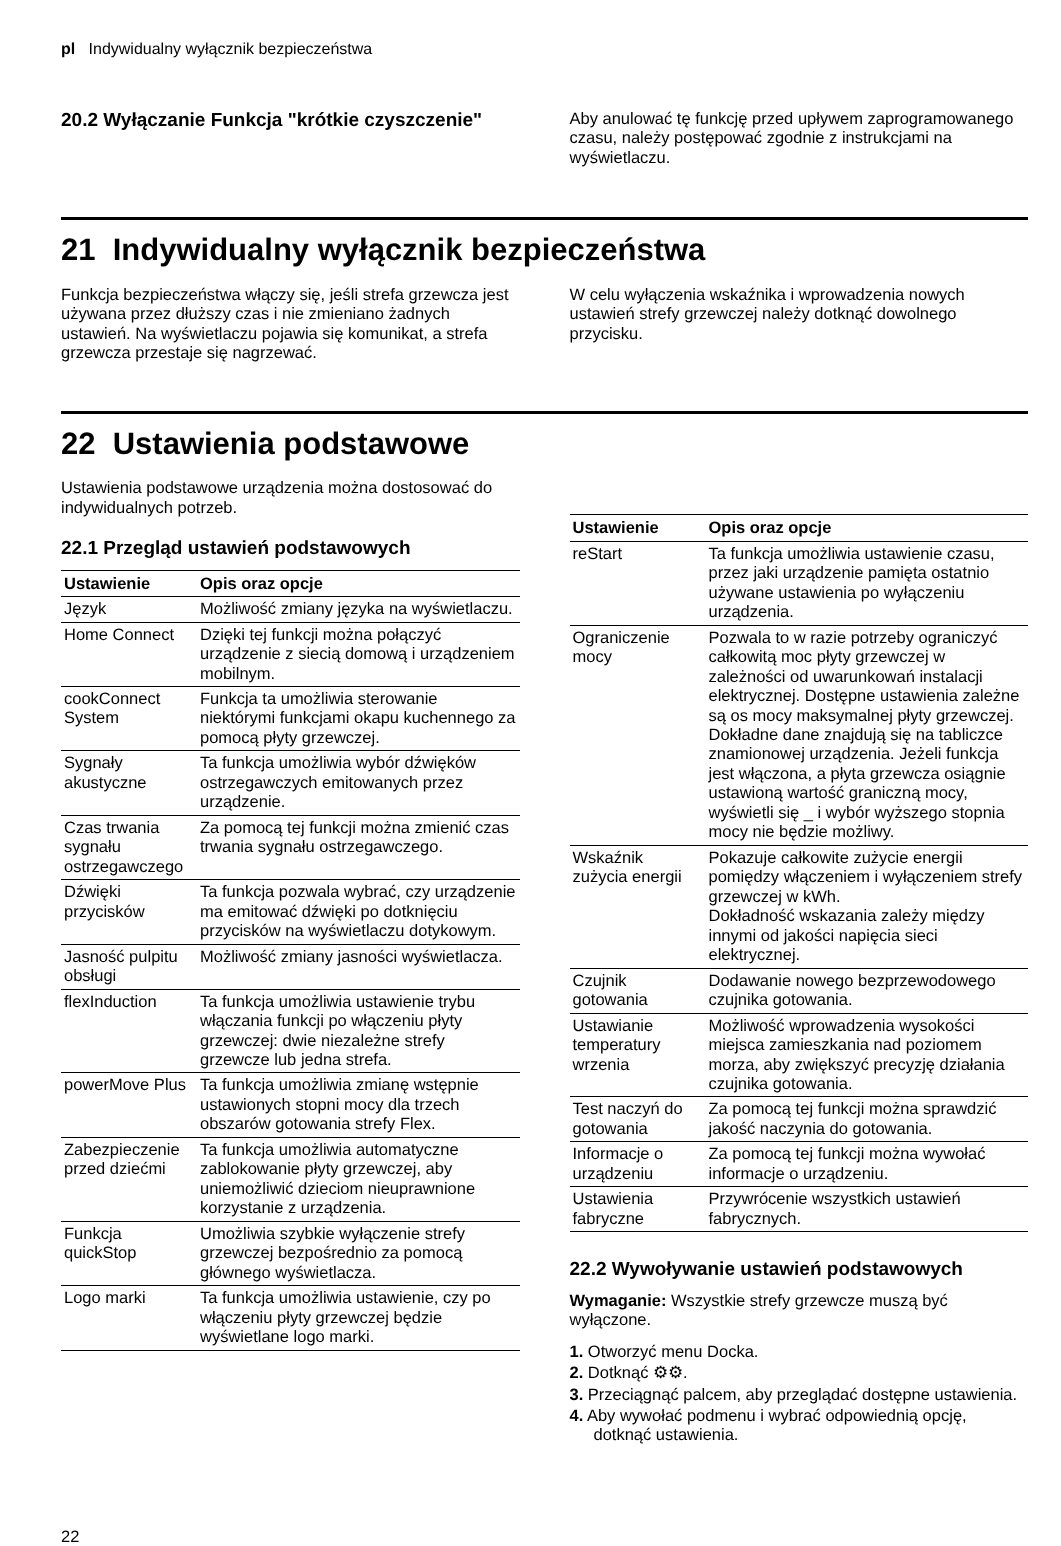pl Indywidualny wyłącznik bezpieczeństwa
20.2 Wyłączanie Funkcja "krótkie czyszczenie"
Aby anulować tę funkcję przed upływem zaprogramowanego czasu, należy postępować zgodnie z instrukcjami na wyświetlaczu.
21 Indywidualny wyłącznik bezpieczeństwa
Funkcja bezpieczeństwa włączy się, jeśli strefa grzewcza jest używana przez dłuższy czas i nie zmieniano żadnych ustawień. Na wyświetlaczu pojawia się komunikat, a strefa grzewcza przestaje się nagrzewać.
W celu wyłączenia wskaźnika i wprowadzenia nowych ustawień strefy grzewczej należy dotknąć dowolnego przycisku.
22 Ustawienia podstawowe
Ustawienia podstawowe urządzenia można dostosować do indywidualnych potrzeb.
22.1 Przegląd ustawień podstawowych
| Ustawienie | Opis oraz opcje |
| --- | --- |
| Język | Możliwość zmiany języka na wyświetlaczu. |
| Home Connect | Dzięki tej funkcji można połączyć urządzenie z siecią domową i urządzeniem mobilnym. |
| cookConnect System | Funkcja ta umożliwia sterowanie niektórymi funkcjami okapu kuchennego za pomocą płyty grzewczej. |
| Sygnały akustyczne | Ta funkcja umożliwia wybór dźwięków ostrzegawczych emitowanych przez urządzenie. |
| Czas trwania sygnału ostrzegawczego | Za pomocą tej funkcji można zmienić czas trwania sygnału ostrzegawczego. |
| Dźwięki przycisków | Ta funkcja pozwala wybrać, czy urządzenie ma emitować dźwięki po dotknięciu przycisków na wyświetlaczu dotykowym. |
| Jasność pulpitu obsługi | Możliwość zmiany jasności wyświetlacza. |
| flexInduction | Ta funkcja umożliwia ustawienie trybu włączania funkcji po włączeniu płyty grzewczej: dwie niezależne strefy grzewcze lub jedna strefa. |
| powerMove Plus | Ta funkcja umożliwia zmianę wstępnie ustawionych stopni mocy dla trzech obszarów gotowania strefy Flex. |
| Zabezpieczenie przed dziećmi | Ta funkcja umożliwia automatyczne zablokowanie płyty grzewczej, aby uniemożliwić dzieciom nieuprawnione korzystanie z urządzenia. |
| Funkcja quickStop | Umożliwia szybkie wyłączenie strefy grzewczej bezpośrednio za pomocą głównego wyświetlacza. |
| Logo marki | Ta funkcja umożliwia ustawienie, czy po włączeniu płyty grzewczej będzie wyświetlane logo marki. |
| Ustawienie | Opis oraz opcje |
| --- | --- |
| reStart | Ta funkcja umożliwia ustawienie czasu, przez jaki urządzenie pamięta ostatnio używane ustawienia po wyłączeniu urządzenia. |
| Ograniczenie mocy | Pozwala to w razie potrzeby ograniczyć całkowitą moc płyty grzewczej w zależności od uwarunkowań instalacji elektrycznej. Dostępne ustawienia zależne są os mocy maksymalnej płyty grzewczej. Dokładne dane znajdują się na tabliczce znamionowej urządzenia. Jeżeli funkcja jest włączona, a płyta grzewcza osiągnie ustawioną wartość graniczną mocy, wyświetli się _ i wybór wyższego stopnia mocy nie będzie możliwy. |
| Wskaźnik zużycia energii | Pokazuje całkowite zużycie energii pomiędzy włączeniem i wyłączeniem strefy grzewczej w kWh. Dokładność wskazania zależy między innymi od jakości napięcia sieci elektrycznej. |
| Czujnik gotowania | Dodawanie nowego bezprzewodowego czujnika gotowania. |
| Ustawianie temperatury wrzenia | Możliwość wprowadzenia wysokości miejsca zamieszkania nad poziomem morza, aby zwiększyć precyzję działania czujnika gotowania. |
| Test naczyń do gotowania | Za pomocą tej funkcji można sprawdzić jakość naczynia do gotowania. |
| Informacje o urządzeniu | Za pomocą tej funkcji można wywołać informacje o urządzeniu. |
| Ustawienia fabryczne | Przywrócenie wszystkich ustawień fabrycznych. |
22.2 Wywoływanie ustawień podstawowych
Wymaganie: Wszystkie strefy grzewcze muszą być wyłączone.
1. Otworzyć menu Docka.
2. Dotknąć ⚙⚙.
3. Przeciągnąć palcem, aby przeglądać dostępne ustawienia.
4. Aby wywołać podmenu i wybrać odpowiednią opcję, dotknąć ustawienia.
22